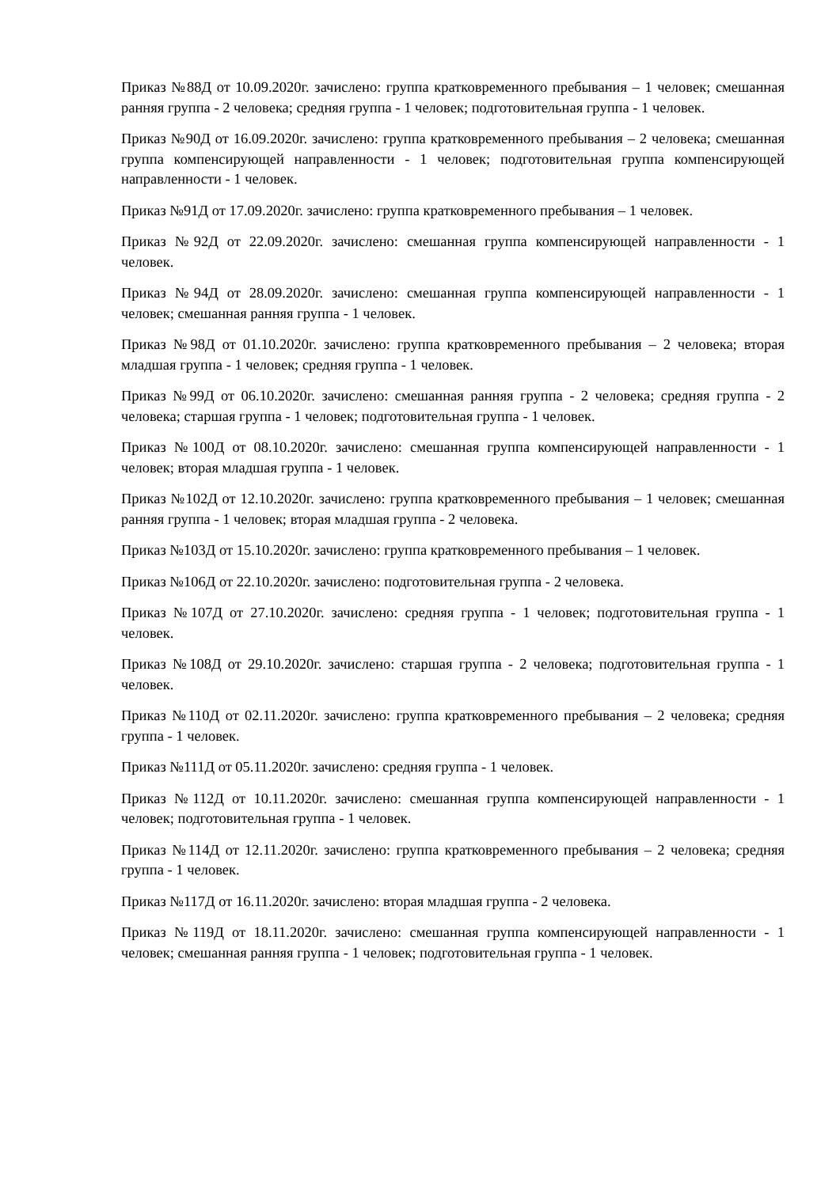Приказ №88Д от 10.09.2020г. зачислено: группа кратковременного пребывания – 1 человек; смешанная ранняя группа - 2 человека; средняя группа - 1 человек; подготовительная группа - 1 человек.
Приказ №90Д от 16.09.2020г. зачислено: группа кратковременного пребывания – 2 человека; смешанная группа компенсирующей направленности - 1 человек; подготовительная группа компенсирующей направленности - 1 человек.
Приказ №91Д от 17.09.2020г. зачислено: группа кратковременного пребывания – 1 человек.
Приказ №92Д от 22.09.2020г. зачислено: смешанная группа компенсирующей направленности - 1 человек.
Приказ №94Д от 28.09.2020г. зачислено: смешанная группа компенсирующей направленности - 1 человек; смешанная ранняя группа - 1 человек.
Приказ №98Д от 01.10.2020г. зачислено: группа кратковременного пребывания – 2 человека; вторая младшая группа - 1 человек; средняя группа - 1 человек.
Приказ №99Д от 06.10.2020г. зачислено: смешанная ранняя группа - 2 человека; средняя группа - 2 человека; старшая группа - 1 человек; подготовительная группа - 1 человек.
Приказ №100Д от 08.10.2020г. зачислено: смешанная группа компенсирующей направленности - 1 человек; вторая младшая группа - 1 человек.
Приказ №102Д от 12.10.2020г. зачислено: группа кратковременного пребывания – 1 человек; смешанная ранняя группа - 1 человек; вторая младшая группа - 2 человека.
Приказ №103Д от 15.10.2020г. зачислено: группа кратковременного пребывания – 1 человек.
Приказ №106Д от 22.10.2020г. зачислено: подготовительная группа - 2 человека.
Приказ №107Д от 27.10.2020г. зачислено: средняя группа - 1 человек; подготовительная группа - 1 человек.
Приказ №108Д от 29.10.2020г. зачислено: старшая группа - 2 человека; подготовительная группа - 1 человек.
Приказ №110Д от 02.11.2020г. зачислено: группа кратковременного пребывания – 2 человека; средняя группа - 1 человек.
Приказ №111Д от 05.11.2020г. зачислено: средняя группа - 1 человек.
Приказ №112Д от 10.11.2020г. зачислено: смешанная группа компенсирующей направленности - 1 человек; подготовительная группа - 1 человек.
Приказ №114Д от 12.11.2020г. зачислено: группа кратковременного пребывания – 2 человека; средняя группа - 1 человек.
Приказ №117Д от 16.11.2020г. зачислено: вторая младшая группа - 2 человека.
Приказ №119Д от 18.11.2020г. зачислено: смешанная группа компенсирующей направленности - 1 человек; смешанная ранняя группа - 1 человек; подготовительная группа - 1 человек.